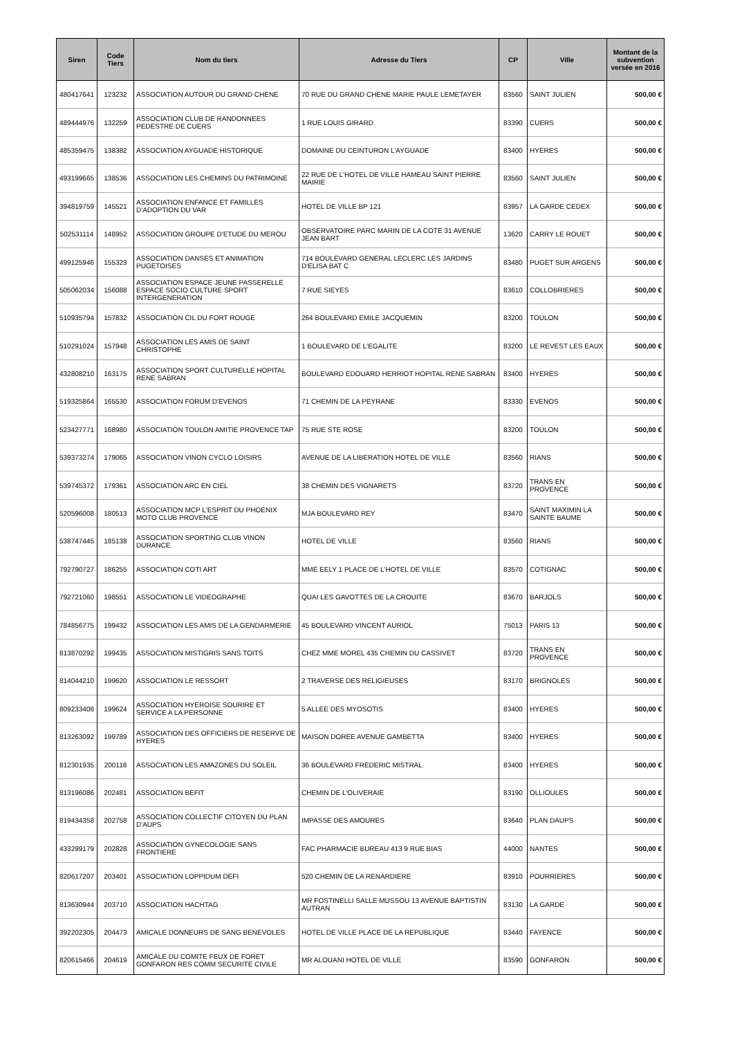| Siren | Code Tiers | Nom du tiers | Adresse du Tiers | CP | Ville | Montant de la subvention versée en 2016 |
| --- | --- | --- | --- | --- | --- | --- |
| 480417641 | 123232 | ASSOCIATION AUTOUR DU GRAND CHENE | 70 RUE DU GRAND CHENE MARIE PAULE LEMETAYER | 83560 | SAINT JULIEN | 500,00 € |
| 489444976 | 132259 | ASSOCIATION CLUB DE RANDONNEES PEDESTRE DE CUERS | 1 RUE LOUIS GIRARD | 83390 | CUERS | 500,00 € |
| 485359475 | 138382 | ASSOCIATION AYGUADE HISTORIQUE | DOMAINE DU CEINTURON L'AYGUADE | 83400 | HYERES | 500,00 € |
| 493199665 | 138536 | ASSOCIATION LES CHEMINS DU PATRIMOINE | 22 RUE DE L'HOTEL DE VILLE HAMEAU SAINT PIERRE MAIRIE | 83560 | SAINT JULIEN | 500,00 € |
| 394819759 | 145521 | ASSOCIATION ENFANCE ET FAMILLES D'ADOPTION DU VAR | HOTEL DE VILLE BP 121 | 83957 | LA GARDE CEDEX | 500,00 € |
| 502531114 | 148952 | ASSOCIATION GROUPE D'ETUDE DU MEROU | OBSERVATOIRE PARC MARIN DE LA COTE 31 AVENUE JEAN BART | 13620 | CARRY LE ROUET | 500,00 € |
| 499125946 | 155323 | ASSOCIATION DANSES ET ANIMATION PUGETOISES | 714 BOULEVARD GENERAL LECLERC LES JARDINS D'ELISA BAT C | 83480 | PUGET SUR ARGENS | 500,00 € |
| 505062034 | 156088 | ASSOCIATION ESPACE JEUNE PASSERELLE ESPACE SOCIO CULTURE SPORT INTERGENERATION | 7 RUE SIEYES | 83610 | COLLOBRIERES | 500,00 € |
| 510935794 | 157832 | ASSOCIATION CIL DU FORT ROUGE | 264 BOULEVARD EMILE JACQUEMIN | 83200 | TOULON | 500,00 € |
| 510291024 | 157948 | ASSOCIATION LES AMIS DE SAINT CHRISTOPHE | 1 BOULEVARD DE L'EGALITE | 83200 | LE REVEST LES EAUX | 500,00 € |
| 432808210 | 163175 | ASSOCIATION SPORT CULTURELLE HOPITAL RENE SABRAN | BOULEVARD EDOUARD HERRIOT HOPITAL RENE SABRAN | 83400 | HYERES | 500,00 € |
| 519325864 | 165530 | ASSOCIATION FORUM D'EVENOS | 71 CHEMIN DE LA PEYRANE | 83330 | EVENOS | 500,00 € |
| 523427771 | 168980 | ASSOCIATION TOULON AMITIE PROVENCE TAP | 75 RUE STE ROSE | 83200 | TOULON | 500,00 € |
| 539373274 | 179065 | ASSOCIATION VINON CYCLO LOISIRS | AVENUE DE LA LIBERATION HOTEL DE VILLE | 83560 | RIANS | 500,00 € |
| 539745372 | 179361 | ASSOCIATION ARC EN CIEL | 38 CHEMIN DES VIGNARETS | 83720 | TRANS EN PROVENCE | 500,00 € |
| 520596008 | 180513 | ASSOCIATION MCP L'ESPRIT DU PHOENIX MOTO CLUB PROVENCE | MJA BOULEVARD REY | 83470 | SAINT MAXIMIN LA SAINTE BAUME | 500,00 € |
| 538747445 | 185138 | ASSOCIATION SPORTING CLUB VINON DURANCE | HOTEL DE VILLE | 83560 | RIANS | 500,00 € |
| 792790727 | 186255 | ASSOCIATION COTI ART | MME EELY 1 PLACE DE L'HOTEL DE VILLE | 83570 | COTIGNAC | 500,00 € |
| 792721060 | 198551 | ASSOCIATION LE VIDEOGRAPHE | QUAI LES GAVOTTES DE LA CROUITE | 83670 | BARJOLS | 500,00 € |
| 784856775 | 199432 | ASSOCIATION LES AMIS DE LA GENDARMERIE | 45 BOULEVARD VINCENT AURIOL | 75013 | PARIS 13 | 500,00 € |
| 813870292 | 199435 | ASSOCIATION MISTIGRIS SANS TOITS | CHEZ MME MOREL 435 CHEMIN DU CASSIVET | 83720 | TRANS EN PROVENCE | 500,00 € |
| 814044210 | 199620 | ASSOCIATION LE RESSORT | 2 TRAVERSE DES RELIGIEUSES | 83170 | BRIGNOLES | 500,00 € |
| 809233406 | 199624 | ASSOCIATION HYEROISE SOURIRE ET SERVICE A LA PERSONNE | 5 ALLEE DES MYOSOTIS | 83400 | HYERES | 500,00 € |
| 813263092 | 199789 | ASSOCIATION DES OFFICIERS DE RESERVE DE HYERES | MAISON DOREE AVENUE GAMBETTA | 83400 | HYERES | 500,00 € |
| 812301935 | 200118 | ASSOCIATION LES AMAZONES DU SOLEIL | 36 BOULEVARD FREDERIC MISTRAL | 83400 | HYERES | 500,00 € |
| 813196086 | 202481 | ASSOCIATION BEFIT | CHEMIN DE L'OLIVERAIE | 83190 | OLLIOULES | 500,00 € |
| 819434358 | 202758 | ASSOCIATION COLLECTIF CITOYEN DU PLAN D'AUPS | IMPASSE DES AMOURES | 83640 | PLAN DAUPS | 500,00 € |
| 433299179 | 202828 | ASSOCIATION GYNECOLOGIE SANS FRONTIERE | FAC PHARMACIE BUREAU 413 9 RUE BIAS | 44000 | NANTES | 500,00 € |
| 820617207 | 203401 | ASSOCIATION LOPPIDUM DEFI | 520 CHEMIN DE LA RENARDIERE | 83910 | POURRIERES | 500,00 € |
| 813630944 | 203710 | ASSOCIATION HACHTAG | MR FOSTINELLI SALLE MUSSOU 13 AVENUE BAPTISTIN AUTRAN | 83130 | LA GARDE | 500,00 € |
| 392202305 | 204473 | AMICALE DONNEURS DE SANG BENEVOLES | HOTEL DE VILLE PLACE DE LA REPUBLIQUE | 83440 | FAYENCE | 500,00 € |
| 820615466 | 204619 | AMICALE DU COMITE FEUX DE FORET GONFARON RES COMM SECURITE CIVILE | MR ALOUANI HOTEL DE VILLE | 83590 | GONFARON | 500,00 € |